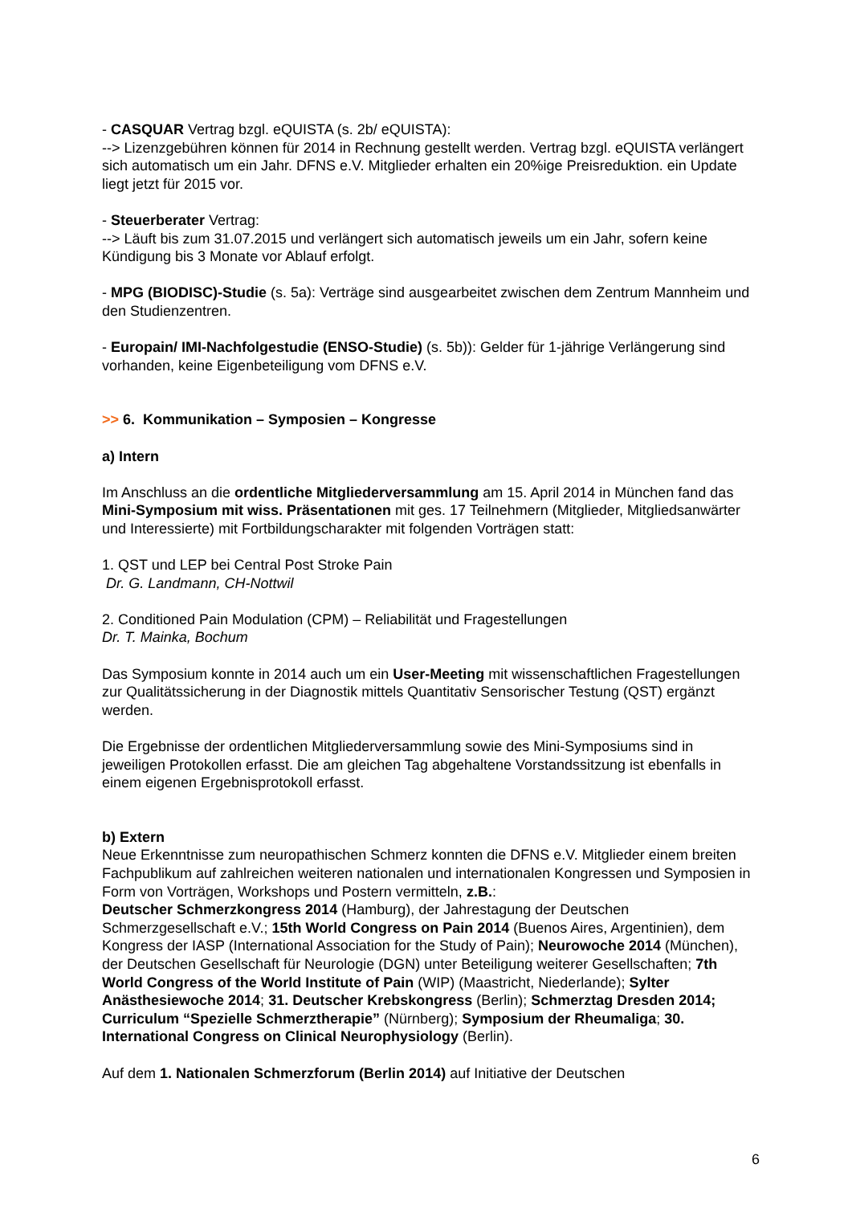- CASQUAR Vertrag bzgl. eQUISTA (s. 2b/ eQUISTA):
--> Lizenzgebühren können für 2014 in Rechnung gestellt werden. Vertrag bzgl. eQUISTA verlängert sich automatisch um ein Jahr. DFNS e.V. Mitglieder erhalten ein 20%ige Preisreduktion. ein Update liegt jetzt für 2015 vor.
- Steuerberater Vertrag:
--> Läuft bis zum 31.07.2015 und verlängert sich automatisch jeweils um ein Jahr, sofern keine Kündigung bis 3 Monate vor Ablauf erfolgt.
- MPG (BIODISC)-Studie (s. 5a): Verträge sind ausgearbeitet zwischen dem Zentrum Mannheim und den Studienzentren.
- Europain/ IMI-Nachfolgestudie (ENSO-Studie) (s. 5b)): Gelder für 1-jährige Verlängerung sind vorhanden, keine Eigenbeteiligung vom DFNS e.V.
>> 6. Kommunikation – Symposien – Kongresse
a) Intern
Im Anschluss an die ordentliche Mitgliederversammlung am 15. April 2014 in München fand das Mini-Symposium mit wiss. Präsentationen mit ges. 17 Teilnehmern (Mitglieder, Mitgliedsanwärter und Interessierte) mit Fortbildungscharakter mit folgenden Vorträgen statt:
1. QST und LEP bei Central Post Stroke Pain
Dr. G. Landmann, CH-Nottwil
2. Conditioned Pain Modulation (CPM) – Reliabilität und Fragestellungen
Dr. T. Mainka, Bochum
Das Symposium konnte in 2014 auch um ein User-Meeting mit wissenschaftlichen Fragestellungen zur Qualitätssicherung in der Diagnostik mittels Quantitativ Sensorischer Testung (QST) ergänzt werden.
Die Ergebnisse der ordentlichen Mitgliederversammlung sowie des Mini-Symposiums sind in jeweiligen Protokollen erfasst. Die am gleichen Tag abgehaltene Vorstandssitzung ist ebenfalls in einem eigenen Ergebnisprotokoll erfasst.
b) Extern
Neue Erkenntnisse zum neuropathischen Schmerz konnten die DFNS e.V. Mitglieder einem breiten Fachpublikum auf zahlreichen weiteren nationalen und internationalen Kongressen und Symposien in Form von Vorträgen, Workshops und Postern vermitteln, z.B.:
Deutscher Schmerzkongress 2014 (Hamburg), der Jahrestagung der Deutschen Schmerzgesellschaft e.V.; 15th World Congress on Pain 2014 (Buenos Aires, Argentinien), dem Kongress der IASP (International Association for the Study of Pain); Neurowoche 2014 (München), der Deutschen Gesellschaft für Neurologie (DGN) unter Beteiligung weiterer Gesellschaften; 7th World Congress of the World Institute of Pain (WIP) (Maastricht, Niederlande); Sylter Anästhesiewoche 2014; 31. Deutscher Krebskongress (Berlin); Schmerztag Dresden 2014; Curriculum “Spezielle Schmerztherapie” (Nürnberg); Symposium der Rheumaliga; 30. International Congress on Clinical Neurophysiology (Berlin).
Auf dem 1. Nationalen Schmerzforum (Berlin 2014) auf Initiative der Deutschen
6